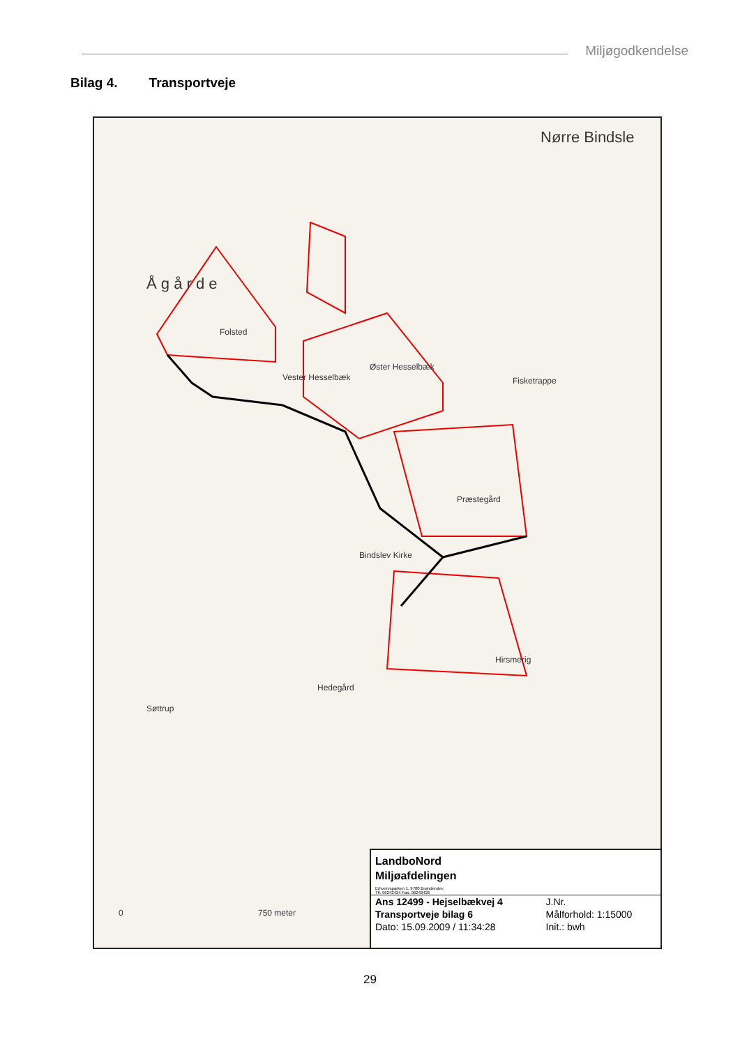Miljøgodkendelse
Bilag 4. Transportveje
Nørre Bindsle
Å g å r d e
Folsted
Vester Hesselbæk
Øster Hesselbæk
Præstegård
Bindslev Kirke
Hedegård
Søttrup
Hirsmerig
Fisketrappe
0 750 meter
LandboNord
Miljøafdelingen
Erhvervsparken 1, 9700 Brønderslev
Tlf. 96242424 Fax. 96242426
| Ans 12499 - Hejselbækvej 4 | J.Nr. |
| Transportveje bilag 6 | Målforhold: 1:15000 |
| Dato: 15.09.2009 / 11:34:28 | Init.: bwh |
29